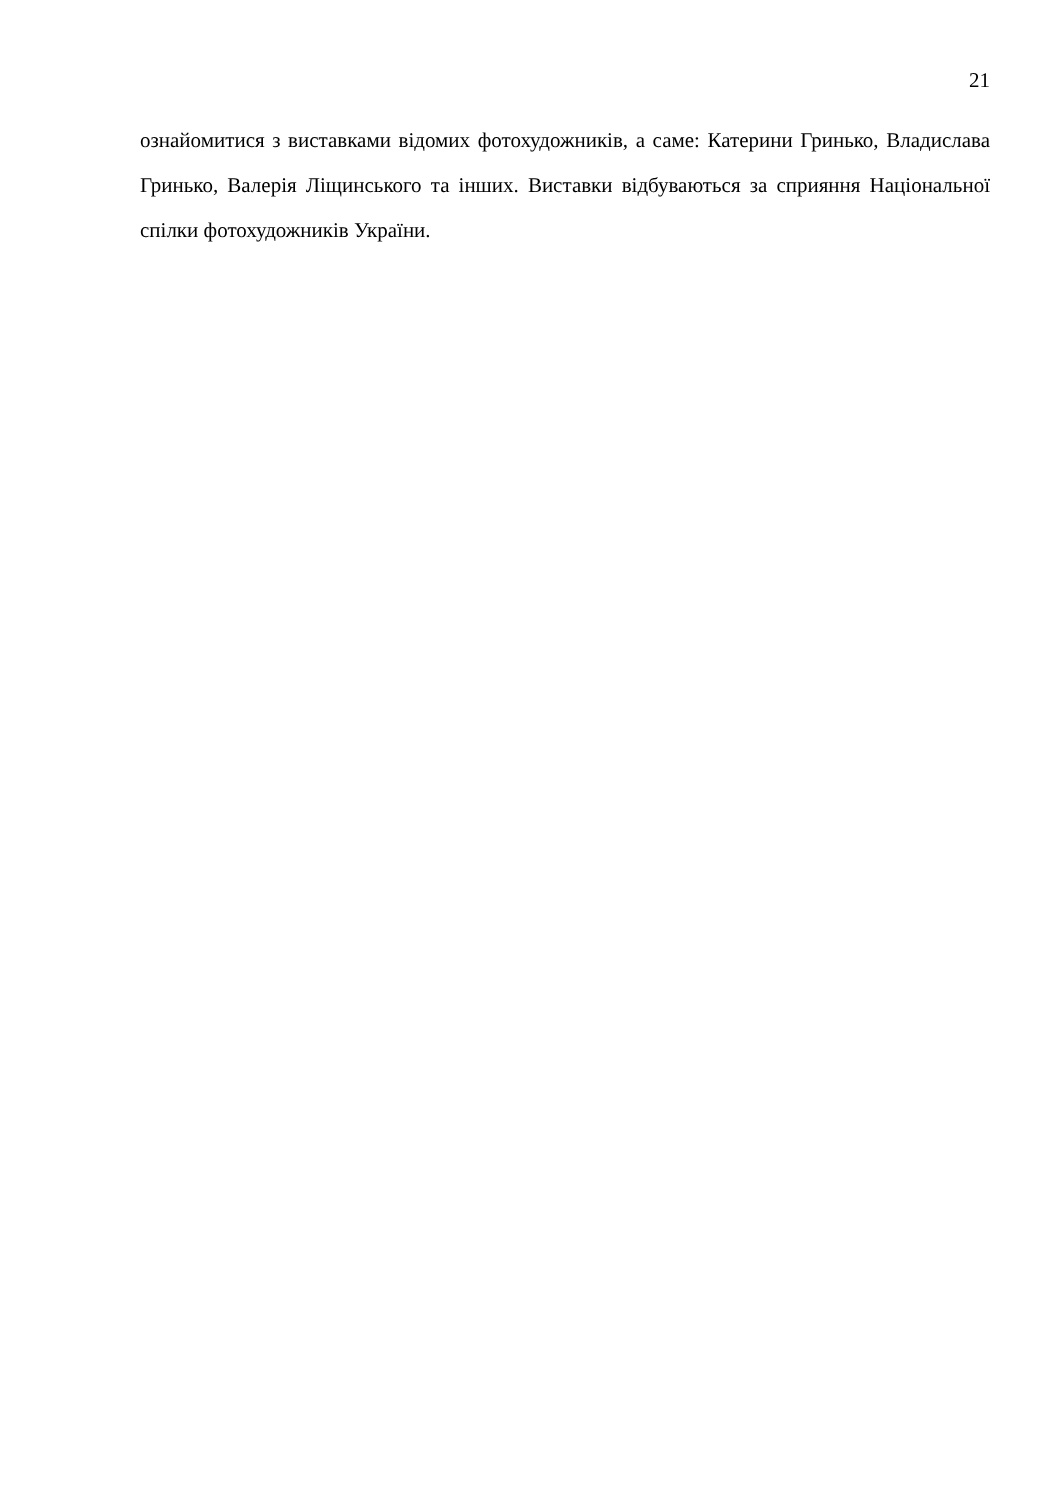21
ознайомитися з виставками відомих фотохудожників, а саме: Катерини Гринько, Владислава Гринько, Валерія Ліщинського та інших. Виставки відбуваються за сприяння Національної спілки фотохудожників України.